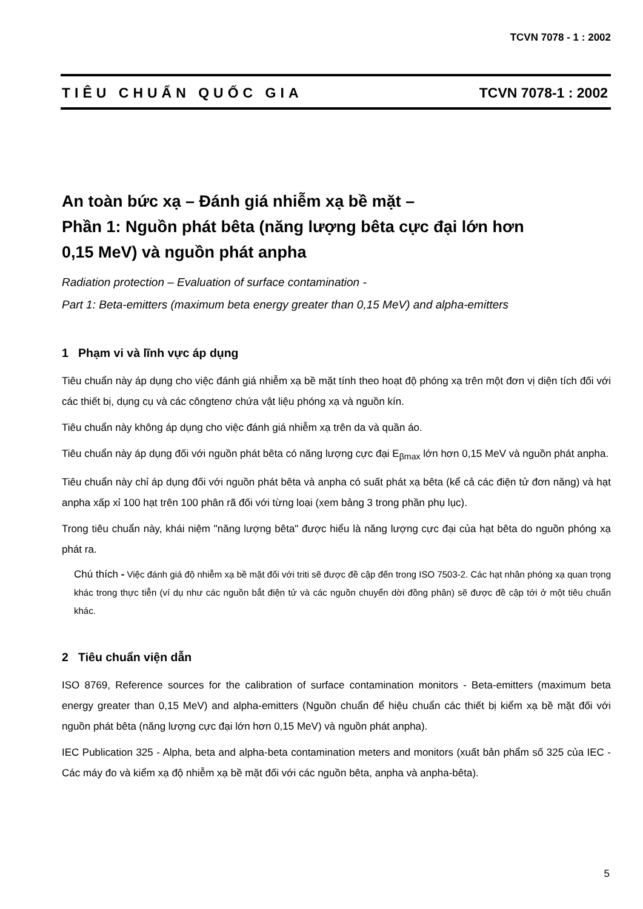TCVN 7078 - 1 : 2002
TIÊU CHUẨN QUỐC GIA TCVN 7078-1 : 2002
An toàn bức xạ – Đánh giá nhiễm xạ bề mặt –
Phần 1: Nguồn phát bêta (năng lượng bêta cực đại lớn hơn
0,15 MeV) và nguồn phát anpha
Radiation protection – Evaluation of surface contamination -
Part 1: Beta-emitters (maximum beta energy greater than 0,15 MeV) and alpha-emitters
1 Phạm vi và lĩnh vực áp dụng
Tiêu chuẩn này áp dụng cho việc đánh giá nhiễm xạ bề mặt tính theo hoạt độ phóng xạ trên một đơn vị diện tích đối với các thiết bị, dụng cụ và các côngtenơ chứa vật liệu phóng xạ và nguồn kín.
Tiêu chuẩn này không áp dụng cho việc đánh giá nhiễm xạ trên da và quần áo.
Tiêu chuẩn này áp dụng đối với nguồn phát bêta có năng lượng cực đại E<sub>βmax</sub> lớn hơn 0,15 MeV và nguồn phát anpha.
Tiêu chuẩn này chỉ áp dụng đối với nguồn phát bêta và anpha có suất phát xạ bêta (kể cả các điện tử đơn năng) và hạt anpha xấp xỉ 100 hạt trên 100 phân rã đối với từng loại (xem bảng 3 trong phần phụ lục).
Trong tiêu chuẩn này, khái niệm "năng lượng bêta" được hiểu là năng lượng cực đại của hạt bêta do nguồn phóng xạ phát ra.
Chú thích - Việc đánh giá độ nhiễm xạ bề mặt đối với triti sẽ được đề cập đến trong ISO 7503-2. Các hạt nhân phóng xạ quan trọng khác trong thực tiễn (ví dụ như các nguồn bắt điện tử và các nguồn chuyển dời đồng phân) sẽ được đề cập tới ở một tiêu chuẩn khác.
2 Tiêu chuẩn viện dẫn
ISO 8769, Reference sources for the calibration of surface contamination monitors - Beta-emitters (maximum beta energy greater than 0,15 MeV) and alpha-emitters (Nguồn chuẩn để hiệu chuẩn các thiết bị kiểm xạ bề mặt đối với nguồn phát bêta (năng lượng cực đại lớn hơn 0,15 MeV) và nguồn phát anpha).
IEC Publication 325 - Alpha, beta and alpha-beta contamination meters and monitors (xuất bản phẩm số 325 của IEC - Các máy đo và kiểm xạ độ nhiễm xạ bề mặt đối với các nguồn bêta, anpha và anpha-bêta).
5